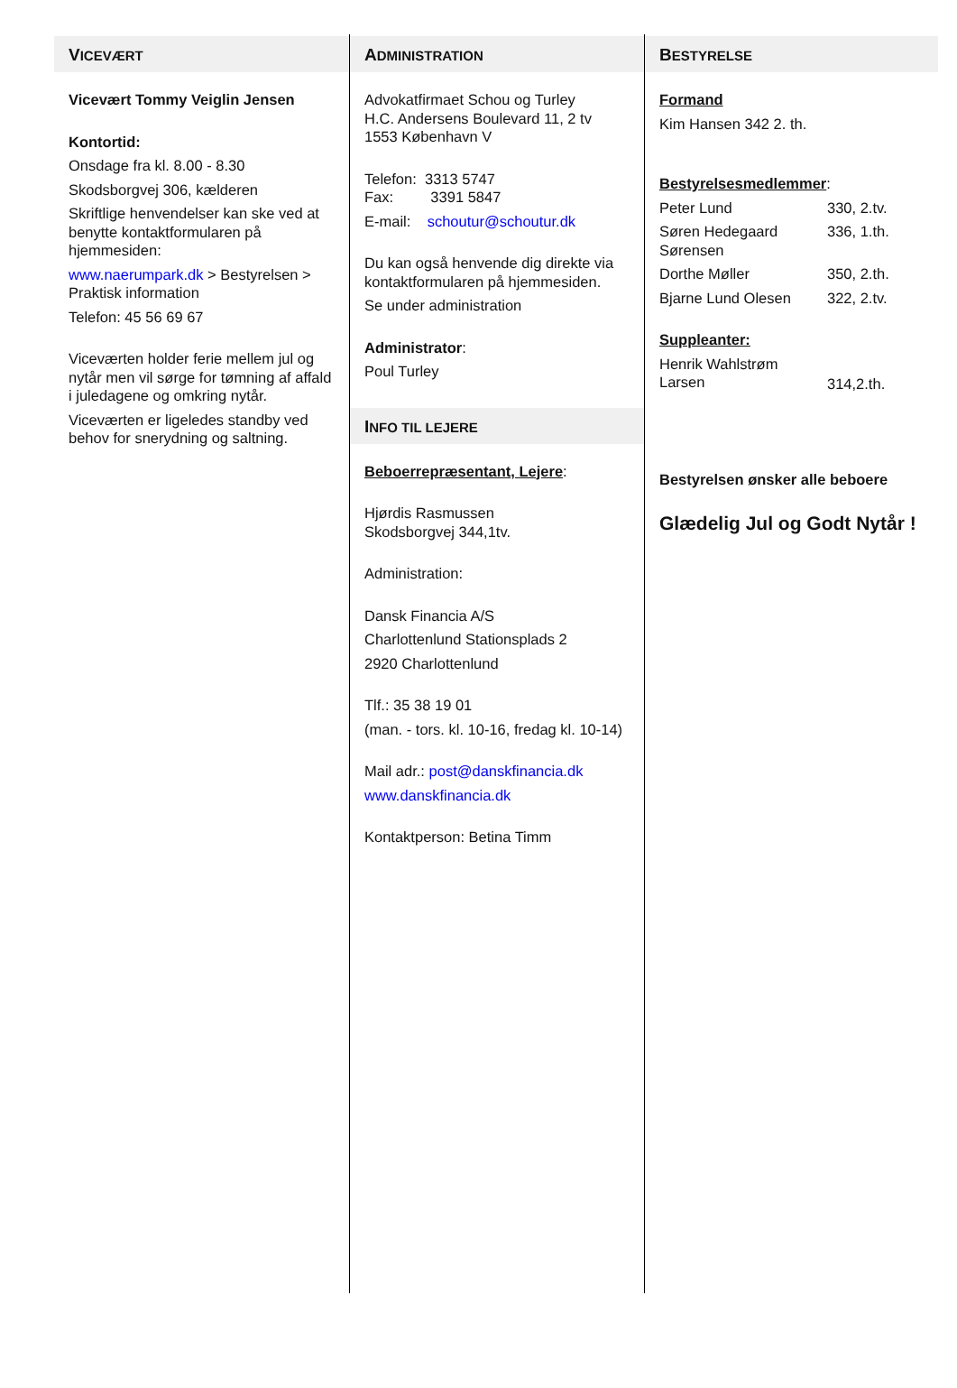VICEVÆRT
Vicevært Tommy Veiglin Jensen
Kontortid:
Onsdage fra kl. 8.00 - 8.30
Skodsborgvej 306, kælderen
Skriftlige henvendelser kan ske ved at benytte kontaktformularen på hjemmesiden:
www.naerumpark.dk > Bestyrelsen > Praktisk information
Telefon: 45 56 69 67
Viceværten holder ferie mellem jul og nytår men vil sørge for tømning af affald i juledagene og omkring nytår.
Viceværten er ligeledes standby ved behov for snerydning og saltning.
ADMINISTRATION
Advokatfirmaet Schou og Turley
H.C. Andersens Boulevard 11, 2 tv
1553 København V
Telefon: 3313 5747
Fax: 3391 5847
E-mail: schoutur@schoutur.dk
Du kan også henvende dig direkte via kontaktformularen på hjemmesiden.
Se under administration
Administrator:
Poul Turley
INFO TIL LEJERE
Beboerrepræsentant, Lejere:
Hjørdis Rasmussen
Skodsborgvej 344,1tv.
Administration:
Dansk Financia A/S
Charlottenlund Stationsplads 2
2920 Charlottenlund
Tlf.: 35 38 19 01
(man. - tors. kl. 10-16, fredag kl. 10-14)
Mail adr.: post@danskfinancia.dk
www.danskfinancia.dk
Kontaktperson: Betina Timm
BESTYRELSE
Formand
Kim Hansen 342 2. th.
Bestyrelsesmedlemmer:
Peter Lund 330, 2.tv.
Søren Hedegaard Sørensen 336, 1.th.
Dorthe Møller 350, 2.th.
Bjarne Lund Olesen 322, 2.tv.
Suppleanter:
Henrik Wahlstrøm Larsen 314,2.th.
Bestyrelsen ønsker alle beboere
Glædelig Jul og Godt Nytår !